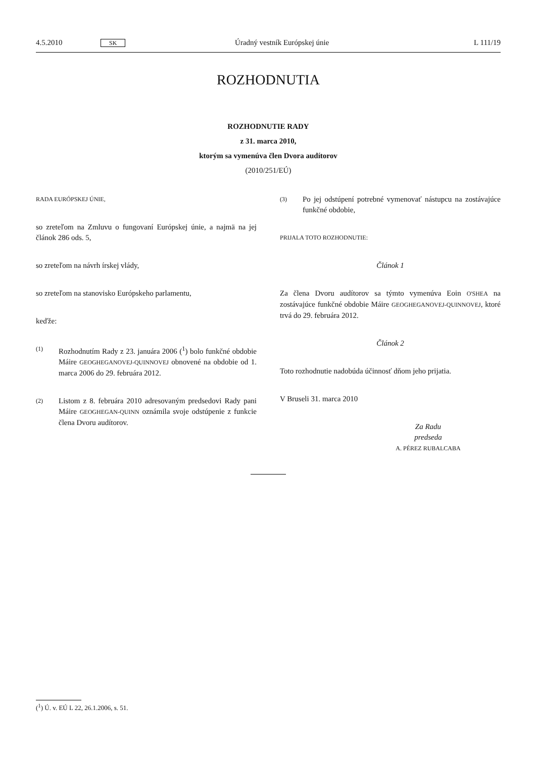4.5.2010 SK Úradný vestník Európskej únie L 111/19
ROZHODNUTIA
ROZHODNUTIE RADY
z 31. marca 2010,
ktorým sa vymenúva člen Dvora audítorov
(2010/251/EÚ)
RADA EURÓPSKEJ ÚNIE,
so zreteľom na Zmluvu o fungovaní Európskej únie, a najmä na jej článok 286 ods. 5,
so zreteľom na návrh írskej vlády,
so zreteľom na stanovisko Európskeho parlamentu,
keďže:
(1) Rozhodnutím Rady z 23. januára 2006 (<sup>1</sup>) bolo funkčné obdobie Máire GEOGHEGANOVEJ-QUINNOVEJ obnovené na obdobie od 1. marca 2006 do 29. februára 2012.
(2) Listom z 8. februára 2010 adresovaným predsedovi Rady pani Máire GEOGHEGAN-QUINN oznámila svoje odstúpenie z funkcie člena Dvoru audítorov.
(3) Po jej odstúpení potrebné vymenovať nástupcu na zostávajúce funkčné obdobie,
PRIJALA TOTO ROZHODNUTIE:
Článok 1
Za člena Dvoru audítorov sa týmto vymenúva Eoin O'SHEA na zostávajúce funkčné obdobie Máire GEOGHEGANOVEJ-QUINNOVEJ, ktoré trvá do 29. februára 2012.
Článok 2
Toto rozhodnutie nadobúda účinnosť dňom jeho prijatia.
V Bruseli 31. marca 2010
Za Radu
predseda
A. PÉREZ RUBALCABA
(<sup>1</sup>) Ú. v. EÚ L 22, 26.1.2006, s. 51.